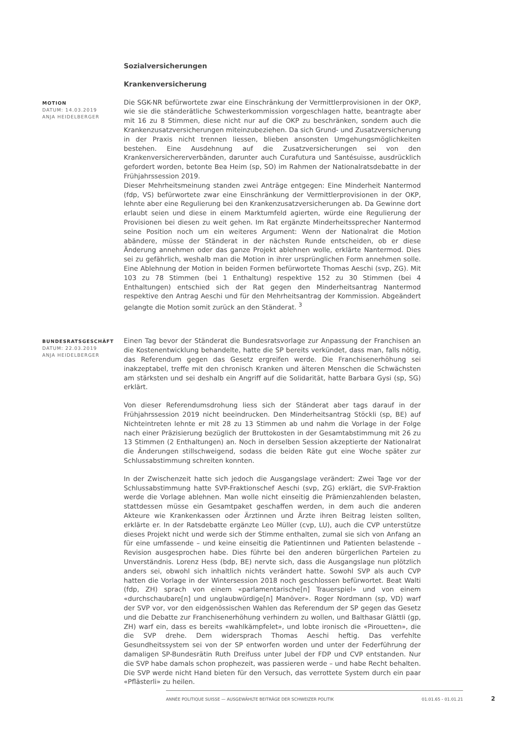Sozialversicherungen
Krankenversicherung
MOTION
DATUM: 14.03.2019
ANJA HEIDELBERGER
Die SGK-NR befürwortete zwar eine Einschränkung der Vermittlerprovisionen in der OKP, wie sie die ständerätliche Schwesterkommission vorgeschlagen hatte, beantragte aber mit 16 zu 8 Stimmen, diese nicht nur auf die OKP zu beschränken, sondern auch die Krankenzusatzversicherungen miteinzubeziehen. Da sich Grund- und Zusatzversicherung in der Praxis nicht trennen liessen, blieben ansonsten Umgehungsmöglichkeiten bestehen. Eine Ausdehnung auf die Zusatzversicherungen sei von den Krankenversichererverbänden, darunter auch Curafutura und Santésuisse, ausdrücklich gefordert worden, betonte Bea Heim (sp, SO) im Rahmen der Nationalratsdebatte in der Frühjahrssession 2019.
Dieser Mehrheitsmeinung standen zwei Anträge entgegen: Eine Minderheit Nantermod (fdp, VS) befürwortete zwar eine Einschränkung der Vermittlerprovisionen in der OKP, lehnte aber eine Regulierung bei den Krankenzusatzversicherungen ab. Da Gewinne dort erlaubt seien und diese in einem Marktumfeld agierten, würde eine Regulierung der Provisionen bei diesen zu weit gehen. Im Rat ergänzte Minderheitssprecher Nantermod seine Position noch um ein weiteres Argument: Wenn der Nationalrat die Motion abändere, müsse der Ständerat in der nächsten Runde entscheiden, ob er diese Änderung annehmen oder das ganze Projekt ablehnen wolle, erklärte Nantermod. Dies sei zu gefährlich, weshalb man die Motion in ihrer ursprünglichen Form annehmen solle. Eine Ablehnung der Motion in beiden Formen befürwortete Thomas Aeschi (svp, ZG). Mit 103 zu 78 Stimmen (bei 1 Enthaltung) respektive 152 zu 30 Stimmen (bei 4 Enthaltungen) entschied sich der Rat gegen den Minderheitsantrag Nantermod respektive den Antrag Aeschi und für den Mehrheitsantrag der Kommission. Abgeändert gelangte die Motion somit zurück an den Ständerat. <sup>3</sup>
BUNDESRATSGESCHÄFT
DATUM: 22.03.2019
ANJA HEIDELBERGER
Einen Tag bevor der Ständerat die Bundesratsvorlage zur Anpassung der Franchisen an die Kostenentwicklung behandelte, hatte die SP bereits verkündet, dass man, falls nötig, das Referendum gegen das Gesetz ergreifen werde. Die Franchisenerhöhung sei inakzeptabel, treffe mit den chronisch Kranken und älteren Menschen die Schwächsten am stärksten und sei deshalb ein Angriff auf die Solidarität, hatte Barbara Gysi (sp, SG) erklärt.
Von dieser Referendumsdrohung liess sich der Ständerat aber tags darauf in der Frühjahrssession 2019 nicht beeindrucken. Den Minderheitsantrag Stöckli (sp, BE) auf Nichteintreten lehnte er mit 28 zu 13 Stimmen ab und nahm die Vorlage in der Folge nach einer Präzisierung bezüglich der Bruttokosten in der Gesamtabstimmung mit 26 zu 13 Stimmen (2 Enthaltungen) an. Noch in derselben Session akzeptierte der Nationalrat die Änderungen stillschweigend, sodass die beiden Räte gut eine Woche später zur Schlussabstimmung schreiten konnten.
In der Zwischenzeit hatte sich jedoch die Ausgangslage verändert: Zwei Tage vor der Schlussabstimmung hatte SVP-Fraktionschef Aeschi (svp, ZG) erklärt, die SVP-Fraktion werde die Vorlage ablehnen. Man wolle nicht einseitig die Prämienzahlenden belasten, stattdessen müsse ein Gesamtpaket geschaffen werden, in dem auch die anderen Akteure wie Krankenkassen oder Ärztinnen und Ärzte ihren Beitrag leisten sollten, erklärte er. In der Ratsdebatte ergänzte Leo Müller (cvp, LU), auch die CVP unterstütze dieses Projekt nicht und werde sich der Stimme enthalten, zumal sie sich von Anfang an für eine umfassende – und keine einseitig die Patientinnen und Patienten belastende – Revision ausgesprochen habe. Dies führte bei den anderen bürgerlichen Parteien zu Unverständnis. Lorenz Hess (bdp, BE) nervte sich, dass die Ausgangslage nun plötzlich anders sei, obwohl sich inhaltlich nichts verändert hatte. Sowohl SVP als auch CVP hatten die Vorlage in der Wintersession 2018 noch geschlossen befürwortet. Beat Walti (fdp, ZH) sprach von einem «parlamentarische[n] Trauerspiel» und von einem «durchschaubare[n] und unglaubwürdige[n] Manöver». Roger Nordmann (sp, VD) warf der SVP vor, vor den eidgenössischen Wahlen das Referendum der SP gegen das Gesetz und die Debatte zur Franchisenerhöhung verhindern zu wollen, und Balthasar Glättli (gp, ZH) warf ein, dass es bereits «wahlkämpfelet», und lobte ironisch die «Pirouetten», die die SVP drehe. Dem widersprach Thomas Aeschi heftig. Das verfehlte Gesundheitssystem sei von der SP entworfen worden und unter der Federführung der damaligen SP-Bundesrätin Ruth Dreifuss unter Jubel der FDP und CVP entstanden. Nur die SVP habe damals schon prophezeit, was passieren werde – und habe Recht behalten. Die SVP werde nicht Hand bieten für den Versuch, das verrottete System durch ein paar «Pflästerli» zu heilen.
ANNÉE POLITIQUE SUISSE — AUSGEWÄHLTE BEITRÄGE DER SCHWEIZER POLITIK 01.01.65 - 01.01.21
2